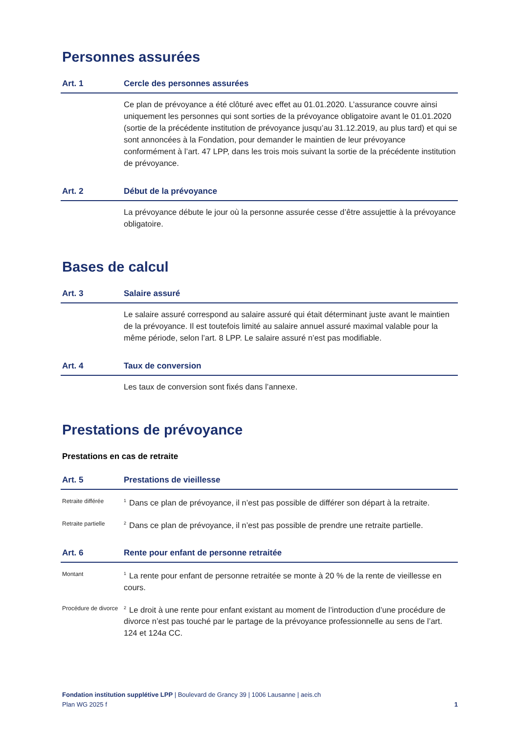Personnes assurées
Art. 1 Cercle des personnes assurées
Ce plan de prévoyance a été clôturé avec effet au 01.01.2020. L’assurance couvre ainsi uniquement les personnes qui sont sorties de la prévoyance obligatoire avant le 01.01.2020 (sortie de la précédente institution de prévoyance jusqu’au 31.12.2019, au plus tard) et qui se sont annoncées à la Fondation, pour demander le maintien de leur prévoyance conformément à l’art. 47 LPP, dans les trois mois suivant la sortie de la précédente institution de prévoyance.
Art. 2 Début de la prévoyance
La prévoyance débute le jour où la personne assurée cesse d’être assujettie à la prévoyance obligatoire.
Bases de calcul
Art. 3 Salaire assuré
Le salaire assuré correspond au salaire assuré qui était déterminant juste avant le maintien de la prévoyance. Il est toutefois limité au salaire annuel assuré maximal valable pour la même période, selon l’art. 8 LPP. Le salaire assuré n’est pas modifiable.
Art. 4 Taux de conversion
Les taux de conversion sont fixés dans l’annexe.
Prestations de prévoyance
Prestations en cas de retraite
Art. 5 Prestations de vieillesse
Retraite différée
<sup>1</sup> Dans ce plan de prévoyance, il n’est pas possible de différer son départ à la retraite.
Retraite partielle
<sup>2</sup> Dans ce plan de prévoyance, il n’est pas possible de prendre une retraite partielle.
Art. 6 Rente pour enfant de personne retraitée
Montant
<sup>1</sup> La rente pour enfant de personne retraitée se monte à 20 % de la rente de vieillesse en cours.
Procédure de divorce
<sup>2</sup> Le droit à une rente pour enfant existant au moment de l’introduction d’une procédure de divorce n’est pas touché par le partage de la prévoyance professionnelle au sens de l’art. 124 et 124a CC.
Fondation institution supplétive LPP | Boulevard de Grancy 39 | 1006 Lausanne | aeis.ch
Plan WG 2025 f 1